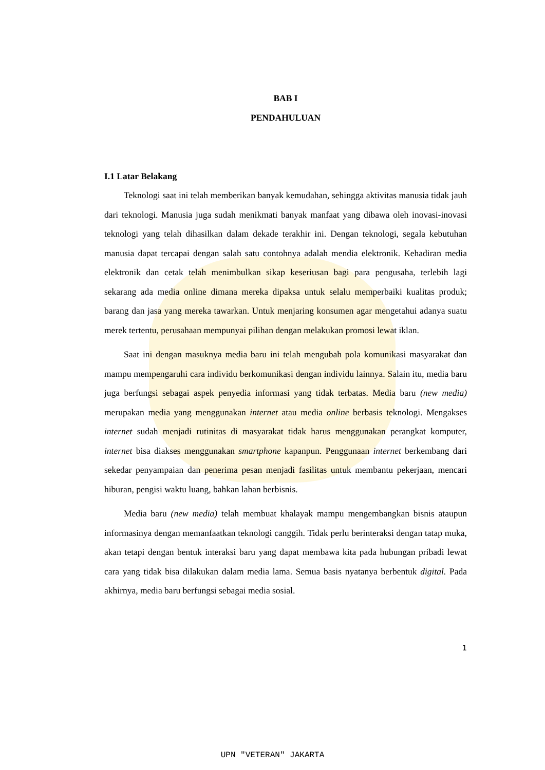BAB I
PENDAHULUAN
I.1 Latar Belakang
Teknologi saat ini telah memberikan banyak kemudahan, sehingga aktivitas manusia tidak jauh dari teknologi. Manusia juga sudah menikmati banyak manfaat yang dibawa oleh inovasi-inovasi teknologi yang telah dihasilkan dalam dekade terakhir ini. Dengan teknologi, segala kebutuhan manusia dapat tercapai dengan salah satu contohnya adalah mendia elektronik. Kehadiran media elektronik dan cetak telah menimbulkan sikap keseriusan bagi para pengusaha, terlebih lagi sekarang ada media online dimana mereka dipaksa untuk selalu memperbaiki kualitas produk; barang dan jasa yang mereka tawarkan. Untuk menjaring konsumen agar mengetahui adanya suatu merek tertentu, perusahaan mempunyai pilihan dengan melakukan promosi lewat iklan.
Saat ini dengan masuknya media baru ini telah mengubah pola komunikasi masyarakat dan mampu mempengaruhi cara individu berkomunikasi dengan individu lainnya. Salain itu, media baru juga berfungsi sebagai aspek penyedia informasi yang tidak terbatas. Media baru (new media) merupakan media yang menggunakan internet atau media online berbasis teknologi. Mengakses internet sudah menjadi rutinitas di masyarakat tidak harus menggunakan perangkat komputer, internet bisa diakses menggunakan smartphone kapanpun. Penggunaan internet berkembang dari sekedar penyampaian dan penerima pesan menjadi fasilitas untuk membantu pekerjaan, mencari hiburan, pengisi waktu luang, bahkan lahan berbisnis.
Media baru (new media) telah membuat khalayak mampu mengembangkan bisnis ataupun informasinya dengan memanfaatkan teknologi canggih. Tidak perlu berinteraksi dengan tatap muka, akan tetapi dengan bentuk interaksi baru yang dapat membawa kita pada hubungan pribadi lewat cara yang tidak bisa dilakukan dalam media lama. Semua basis nyatanya berbentuk digital. Pada akhirnya, media baru berfungsi sebagai media sosial.
1
UPN "VETERAN" JAKARTA